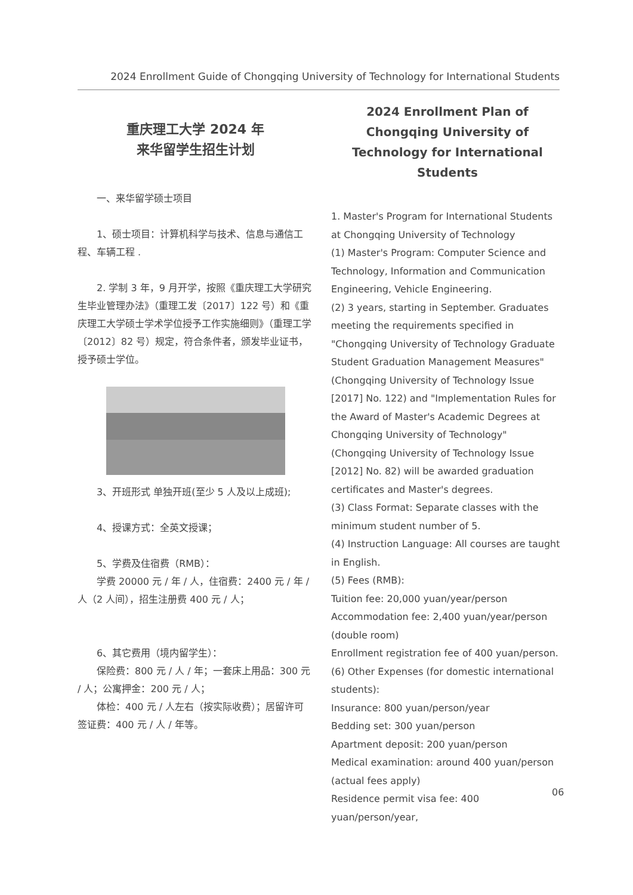2024 Enrollment Guide of Chongqing University of Technology for International Students
重庆理工大学 2024 年
来华留学生招生计划
一、来华留学硕士项目
1、硕士项目：计算机科学与技术、信息与通信工程、车辆工程 .
2. 学制 3 年，9 月开学，按照《重庆理工大学研究生毕业管理办法》（重理工发〔2017〕122 号）和《重庆理工大学硕士学术学位授予工作实施细则》（重理工学〔2012〕82 号）规定，符合条件者，颁发毕业证书，授予硕士学位。
3、开班形式 单独开班(至少 5 人及以上成班);
4、授课方式：全英文授课；
5、学费及住宿费（RMB）：
学费 20000 元 / 年 / 人，住宿费：2400 元 / 年 / 人（2 人间），招生注册费 400 元 / 人；
6、其它费用（境内留学生）：
保险费：800 元 / 人 / 年；一套床上用品：300 元 / 人；公寓押金：200 元 / 人；
体检：400 元 / 人左右（按实际收费）；居留许可签证费：400 元 / 人 / 年等。
2024 Enrollment Plan of Chongqing University of Technology for International Students
1. Master's Program for International Students at Chongqing University of Technology
(1) Master's Program: Computer Science and Technology, Information and Communication Engineering, Vehicle Engineering.
(2) 3 years, starting in September. Graduates meeting the requirements specified in "Chongqing University of Technology Graduate Student Graduation Management Measures" (Chongqing University of Technology Issue [2017] No. 122) and "Implementation Rules for the Award of Master's Academic Degrees at Chongqing University of Technology" (Chongqing University of Technology Issue [2012] No. 82) will be awarded graduation certificates and Master's degrees.
(3) Class Format: Separate classes with the minimum student number of 5.
(4) Instruction Language: All courses are taught in English.
(5) Fees (RMB):
Tuition fee: 20,000 yuan/year/person
Accommodation fee: 2,400 yuan/year/person (double room)
Enrollment registration fee of 400 yuan/person.
(6) Other Expenses (for domestic international students):
Insurance: 800 yuan/person/year
Bedding set: 300 yuan/person
Apartment deposit: 200 yuan/person
Medical examination: around 400 yuan/person (actual fees apply)
Residence permit visa fee: 400 yuan/person/year,
06